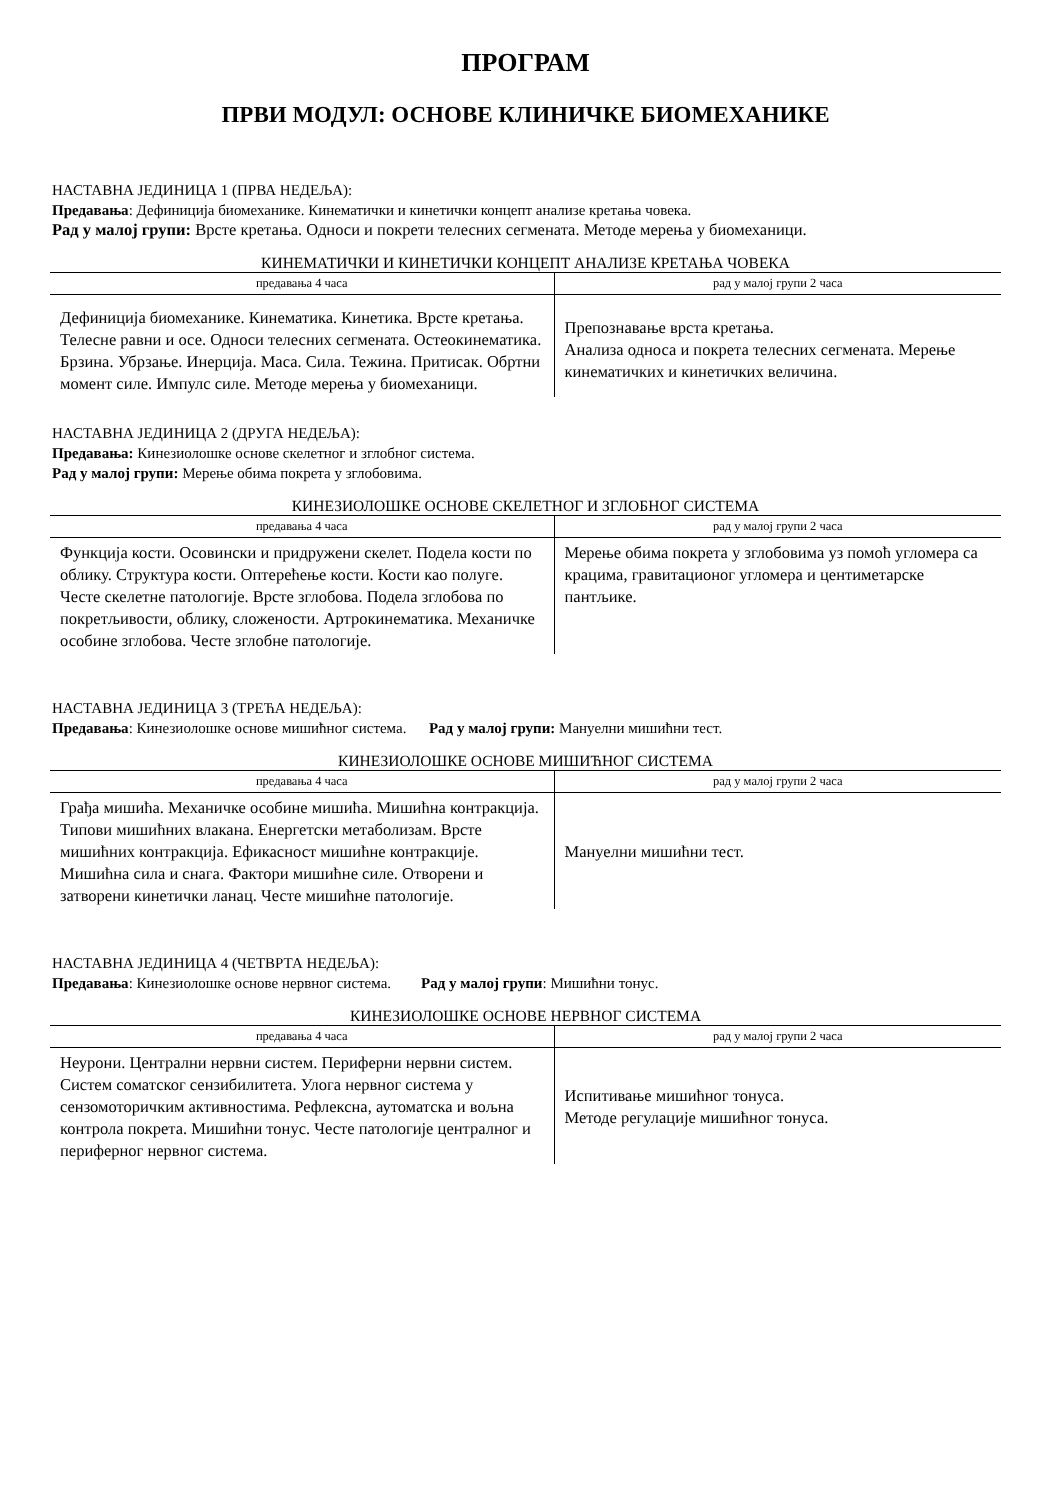ПРОГРАМ
ПРВИ МОДУЛ: ОСНОВЕ КЛИНИЧКЕ БИОМЕХАНИКЕ
НАСТАВНА ЈЕДИНИЦА 1 (ПРВА НЕДЕЉА):
Предавања: Дефиниција биомеханике. Кинематички и кинетички концепт анализе кретања човека.
Рад у малој групи: Врсте кретања. Односи и покрети телесних сегмената. Методе мерења у биомеханици.
КИНЕМАТИЧКИ И КИНЕТИЧКИ КОНЦЕПТ АНАЛИЗЕ КРЕТАЊА ЧОВЕКА
| предавања 4 часа | рад у малој групи 2 часа |
| --- | --- |
| Дефиниција биомеханике. Кинематика. Кинетика. Врсте кретања. Телесне равни и осе. Односи телесних сегмената. Остеокинематика. Брзина. Убрзање. Инерција. Маса. Сила. Тежина. Притисак. Обртни момент силе. Импулс силе. Методе мерења у биомеханици. | Препознавање врста кретања. Анализа односа и покрета телесних сегмената. Мерење кинематичких и кинетичких величина. |
НАСТАВНА ЈЕДИНИЦА 2 (ДРУГА НЕДЕЉА):
Предавања: Кинезиолошке основе скелетног и зглобног система.
Рад у малој групи: Мерење обима покрета у зглобовима.
КИНЕЗИОЛОШКЕ ОСНОВЕ СКЕЛЕТНОГ И ЗГЛОБНОГ СИСТЕМА
| предавања 4 часа | рад у малој групи 2 часа |
| --- | --- |
| Функција кости. Осовински и придружени скелет. Подела кости по облику. Структура кости. Оптерећење кости. Кости као полуге. Честе скелетне патологије. Врсте зглобова. Подела зглобова по покретљивости, облику, сложености. Артрокинематика. Механичке особине зглобова. Честе зглобне патологије. | Мерење обима покрета у зглобовима уз помоћ угломера са крацима, гравитационог угломера и центиметарске пантљике. |
НАСТАВНА ЈЕДИНИЦА 3 (ТРЕЋА НЕДЕЉА):
Предавања: Кинезиолошке основе мишићног система. Рад у малој групи: Мануелни мишићни тест.
КИНЕЗИОЛОШКЕ ОСНОВЕ МИШИЋНОГ СИСТЕМА
| предавања 4 часа | рад у малој групи 2 часа |
| --- | --- |
| Грађа мишића. Механичке особине мишића. Мишићна контракција. Типови мишићних влакана. Енергетски метаболизам. Врсте мишићних контракција. Ефикасност мишићне контракције. Мишићна сила и снага. Фактори мишићне силе. Отворени и затворени кинетички ланац. Честе мишићне патологије. | Мануелни мишићни тест. |
НАСТАВНА ЈЕДИНИЦА 4 (ЧЕТВРТА НЕДЕЉА):
Предавања: Кинезиолошке основе нервног система. Рад у малој групи: Мишићни тонус.
КИНЕЗИОЛОШКЕ ОСНОВЕ НЕРВНОГ СИСТЕМА
| предавања 4 часа | рад у малој групи 2 часа |
| --- | --- |
| Неурони. Централни нервни систем. Периферни нервни систем. Систем соматског сензибилитета. Улога нервног система у сензомоторичким активностима. Рефлексна, аутоматска и вољна контрола покрета. Мишићни тонус. Честе патологије централног и периферног нервног система. | Испитивање мишићног тонуса. Методе регулације мишићног тонуса. |